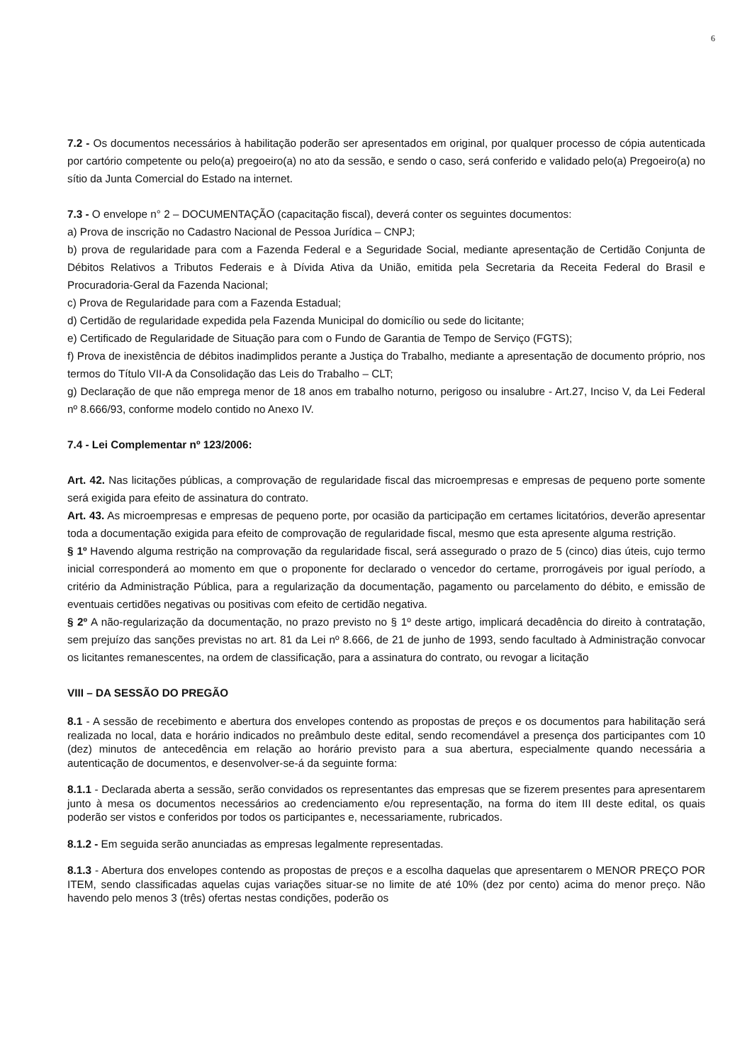6
7.2 - Os documentos necessários à habilitação poderão ser apresentados em original, por qualquer processo de cópia autenticada por cartório competente ou pelo(a) pregoeiro(a) no ato da sessão, e sendo o caso, será conferido e validado pelo(a) Pregoeiro(a) no sítio da Junta Comercial do Estado na internet.
7.3 - O envelope n° 2 – DOCUMENTAÇÃO (capacitação fiscal), deverá conter os seguintes documentos:
a) Prova de inscrição no Cadastro Nacional de Pessoa Jurídica – CNPJ;
b) prova de regularidade para com a Fazenda Federal e a Seguridade Social, mediante apresentação de Certidão Conjunta de Débitos Relativos a Tributos Federais e à Dívida Ativa da União, emitida pela Secretaria da Receita Federal do Brasil e Procuradoria-Geral da Fazenda Nacional;
c) Prova de Regularidade para com a Fazenda Estadual;
d) Certidão de regularidade expedida pela Fazenda Municipal do domicílio ou sede do licitante;
e) Certificado de Regularidade de Situação para com o Fundo de Garantia de Tempo de Serviço (FGTS);
f) Prova de inexistência de débitos inadimplidos perante a Justiça do Trabalho, mediante a apresentação de documento próprio, nos termos do Título VII-A da Consolidação das Leis do Trabalho – CLT;
g) Declaração de que não emprega menor de 18 anos em trabalho noturno, perigoso ou insalubre - Art.27, Inciso V, da Lei Federal nº 8.666/93, conforme modelo contido no Anexo IV.
7.4 - Lei Complementar nº 123/2006:
Art. 42. Nas licitações públicas, a comprovação de regularidade fiscal das microempresas e empresas de pequeno porte somente será exigida para efeito de assinatura do contrato.
Art. 43. As microempresas e empresas de pequeno porte, por ocasião da participação em certames licitatórios, deverão apresentar toda a documentação exigida para efeito de comprovação de regularidade fiscal, mesmo que esta apresente alguma restrição.
§ 1º Havendo alguma restrição na comprovação da regularidade fiscal, será assegurado o prazo de 5 (cinco) dias úteis, cujo termo inicial corresponderá ao momento em que o proponente for declarado o vencedor do certame, prorrogáveis por igual período, a critério da Administração Pública, para a regularização da documentação, pagamento ou parcelamento do débito, e emissão de eventuais certidões negativas ou positivas com efeito de certidão negativa.
§ 2º A não-regularização da documentação, no prazo previsto no § 1º deste artigo, implicará decadência do direito à contratação, sem prejuízo das sanções previstas no art. 81 da Lei nº 8.666, de 21 de junho de 1993, sendo facultado à Administração convocar os licitantes remanescentes, na ordem de classificação, para a assinatura do contrato, ou revogar a licitação
VIII – DA SESSÃO DO PREGÃO
8.1 - A sessão de recebimento e abertura dos envelopes contendo as propostas de preços e os documentos para habilitação será realizada no local, data e horário indicados no preâmbulo deste edital, sendo recomendável a presença dos participantes com 10 (dez) minutos de antecedência em relação ao horário previsto para a sua abertura, especialmente quando necessária a autenticação de documentos, e desenvolver-se-á da seguinte forma:
8.1.1 - Declarada aberta a sessão, serão convidados os representantes das empresas que se fizerem presentes para apresentarem junto à mesa os documentos necessários ao credenciamento e/ou representação, na forma do item III deste edital, os quais poderão ser vistos e conferidos por todos os participantes e, necessariamente, rubricados.
8.1.2 - Em seguida serão anunciadas as empresas legalmente representadas.
8.1.3 - Abertura dos envelopes contendo as propostas de preços e a escolha daquelas que apresentarem o MENOR PREÇO POR ITEM, sendo classificadas aquelas cujas variações situar-se no limite de até 10% (dez por cento) acima do menor preço. Não havendo pelo menos 3 (três) ofertas nestas condições, poderão os